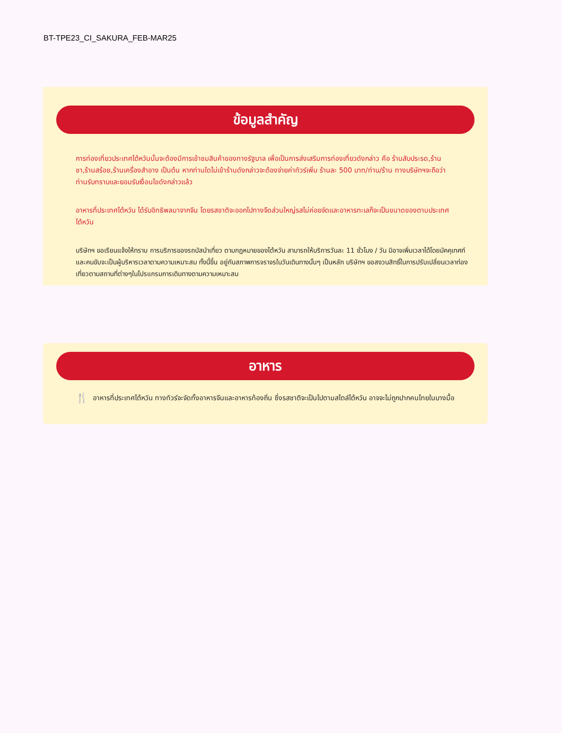BT-TPE23_CI_SAKURA_FEB-MAR25
ข้อมูลสำคัญ
การท่องเที่ยวประเทศไต้หวันนั้นจะต้องมีการเข้าชมสินค้าของทางรัฐบาล เพื่อเป็นการส่งเสริมการท่องเที่ยวดังกล่าว คือ ร้านสับประรด,ร้านชา,ร้านสร้อย,ร้านเครื่องสำอาง เป็นต้น หากท่านใดไม่เข้าร้านดังกล่าวจะต้องจ่ายค่าทัวร์เพิ่ม ร้านละ 500 บาท/ท่าน/ร้าน ทางบริษัทฯจะถือว่าท่านรับทราบและยอมรับเงื่อนไขดังกล่าวแล้ว
อาหารที่ประเทศไต้หวัน ได้รับอิทธิพลมาจากจีน โดยรสชาติจะออกไปทางจืดส่วนใหญ่รสไม่ค่อยจัดและอาหารทะเลก็จะเป็นขนาดของตามประเทศไต้หวัน
บริษัทฯ ขอเรียนแจ้งให้ทราบ การบริการของรถบัสนำเที่ยว ตามกฎหมายของไต้หวัน สามารถให้บริการวันละ 11 ชั่วโมง / วัน มิอาจเพิ่มเวลาได้โดยมัคคุเทศก์และคนขับจะเป็นผู้บริหารเวลาตามความเหมาะสม ทั้งนี้ขึ้น อยู่กับสภาพการจราจรในวันเดินทางนั้นๆ เป็นหลัก บริษัทฯ ขอสงวนสิทธิ์ในการปรับเปลี่ยนเวลาท่องเที่ยวตามสถานที่ต่างๆในโปรแกรมการเดินทางตามความเหมาะสม
อาหาร
🍴
อาหารที่ประเทศไต้หวัน ทางทัวร์จะจัดทั้งอาหารจีนและอาหารท้องถิ่น ซึ่งรสชาติจะเป็นไปตามสไตล์ไต้หวัน อาจจะไม่ถูกปากคนไทยในบางมื้อ